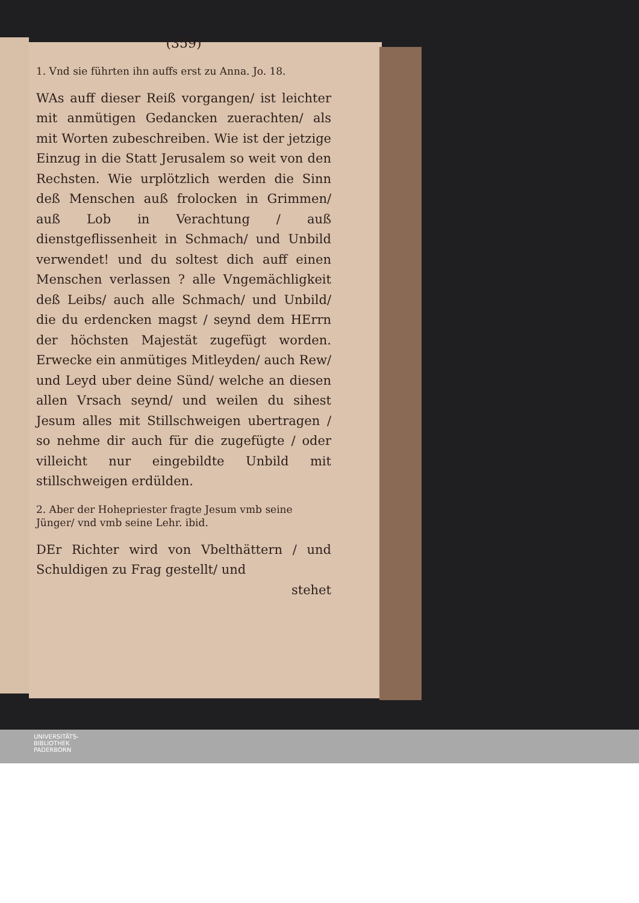(359)
1. Vnd sie führten ihn auffs erst zu Anna. Jo. 18.
WAs auff dieser Reiß vorgangen/ ist leichter mit anmütigen Gedancken zuerachten/ als mit Worten zubeschreiben. Wie ist der jetzige Einzug in die Statt Jerusalem so weit von den Rechsten. Wie urplötzlich werden die Sinn deß Menschen auß frolocken in Grimmen/ auß Lob in Verachtung / auß dienstgeflissenheit in Schmach/ und Unbild verwendet! und du soltest dich auff einen Menschen verlassen ? alle Vngemächligkeit deß Leibs/ auch alle Schmach/ und Unbild/ die du erdencken magst / seynd dem HErrn der höchsten Majestät zugefügt worden. Erwecke ein anmütiges Mitleyden/ auch Rew/ und Leyd uber deine Sünd/ welche an diesen allen Vrsach seynd/ und weilen du sihest Jesum alles mit Stillschweigen ubertragen / so nehme dir auch für die zugefügte / oder villeicht nur eingebildte Unbild mit stillschweigen erdülden.
2. Aber der Hohepriester fragte Jesum vmb seine Jünger/ vnd vmb seine Lehr. ibid.
DEr Richter wird von Vbelthättern / und Schuldigen zu Frag gestellt/ und
stehet
UNIVERSITÄTS-
BIBLIOTHEK
PADERBORN